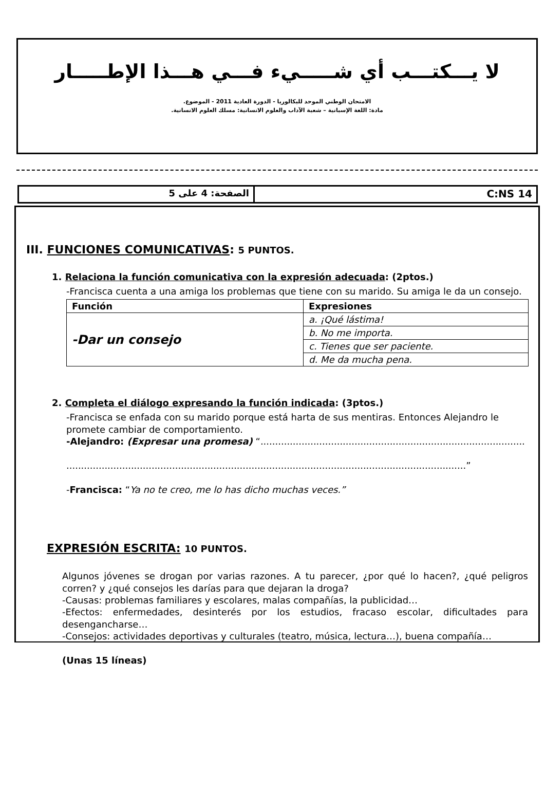لا يـــكتـــب أي شـــــيء فـــي هـــذا الإطـــــار
الامتحان الوطني الموحد للبكالوريا - الدورة العادية 2011 - الموضوع.
مادة: اللغة الإسبانية – شعبة الآداب والعلوم الانسانية: مسلك العلوم الانسانية.
الصفحة: 4 على 5 C:NS 14
III. FUNCIONES COMUNICATIVAS: 5 PUNTOS.
1. Relaciona la función comunicativa con la expresión adecuada: (2ptos.)
-Francisca cuenta a una amiga los problemas que tiene con su marido. Su amiga le da un consejo.
| Función | Expresiones |
| --- | --- |
| -Dar un consejo | a. ¡Qué lástima! |
| | b. No me importa. |
| | c. Tienes que ser paciente. |
| | d. Me da mucha pena. |
2. Completa el diálogo expresando la función indicada: (3ptos.)
-Francisca se enfada con su marido porque está harta de sus mentiras. Entonces Alejandro le promete cambiar de comportamiento.
-Alejandro: (Expresar una promesa) “..........................................................................................
........................................................................................................................................”
-Francisca: “Ya no te creo, me lo has dicho muchas veces.”
EXPRESIÓN ESCRITA: 10 PUNTOS.
Algunos jóvenes se drogan por varias razones. A tu parecer, ¿por qué lo hacen?, ¿qué peligros corren? y ¿qué consejos les darías para que dejaran la droga?
-Causas: problemas familiares y escolares, malas compañías, la publicidad…
-Efectos: enfermedades, desinterés por los estudios, fracaso escolar, dificultades para desengancharse…
-Consejos: actividades deportivas y culturales (teatro, música, lectura…), buena compañía…
(Unas 15 líneas)